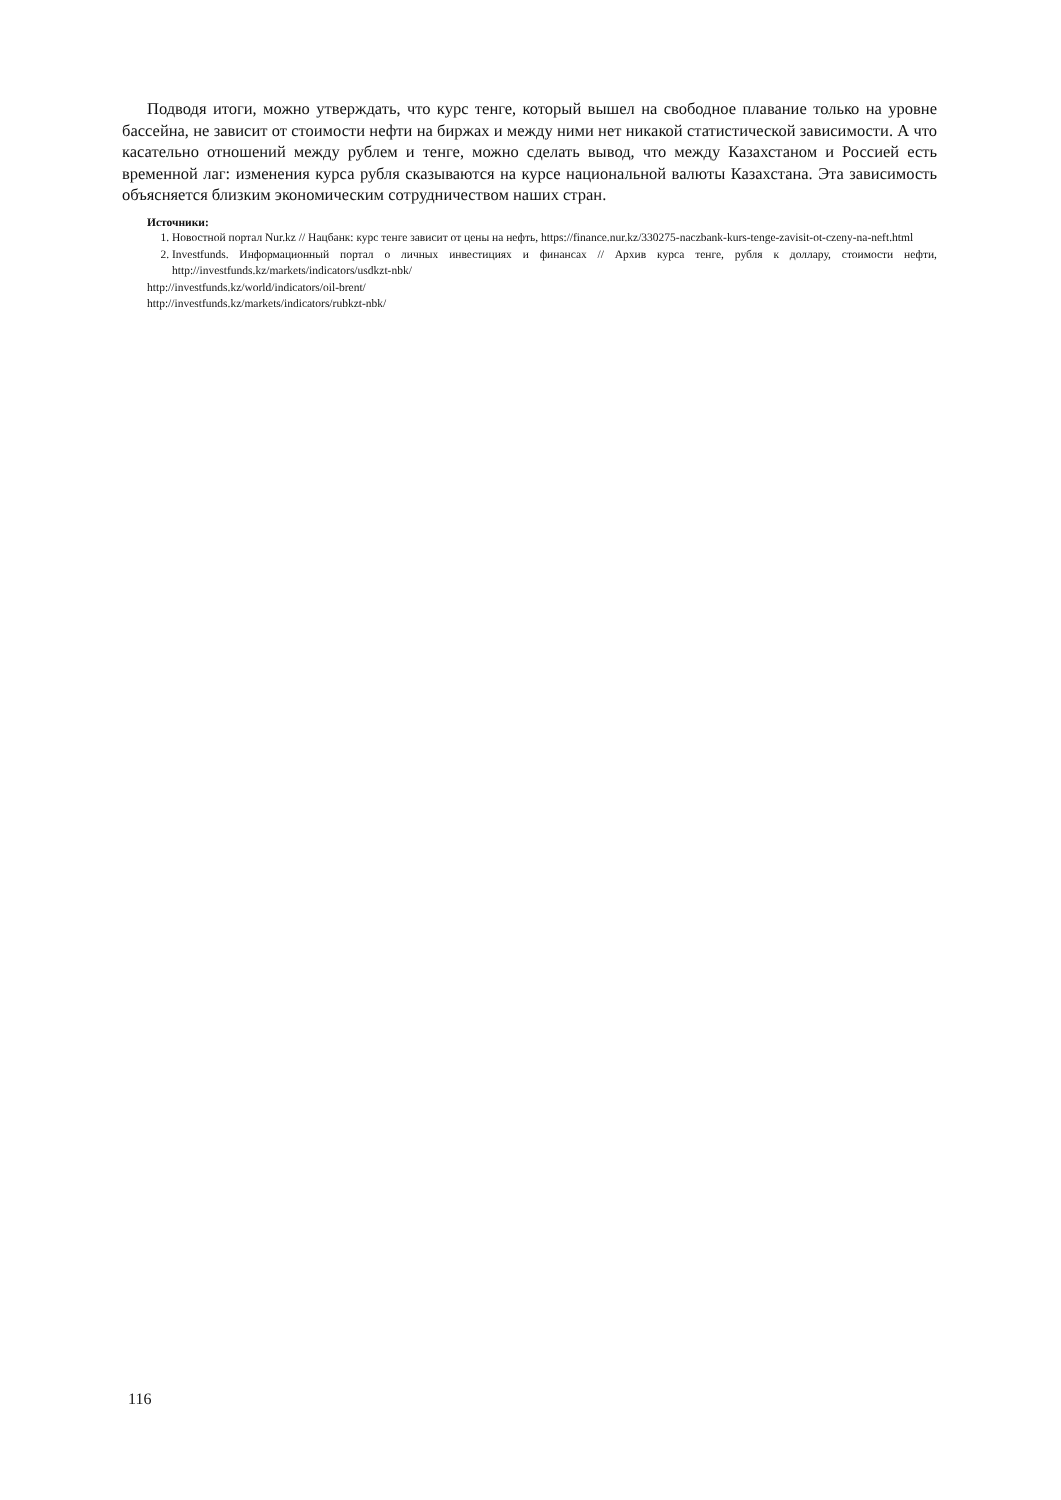Подводя итоги, можно утверждать, что курс тенге, который вышел на свободное плавание только на уровне бассейна, не зависит от стоимости нефти на биржах и между ними нет никакой статистической зависимости. А что касательно отношений между рублем и тенге, можно сделать вывод, что между Казахстаном и Россией есть временной лаг: изменения курса рубля сказываются на курсе национальной валюты Казахстана. Эта зависимость объясняется близким экономическим сотрудничеством наших стран.
Источники:
1. Новостной портал Nur.kz // Нацбанк: курс тенге зависит от цены на нефть, https://finance.nur.kz/330275-naczbank-kurs-tenge-zavisit-ot-czeny-na-neft.html
2. Investfunds. Информационный портал о личных инвестициях и финансах // Архив курса тенге, рубля к доллару, стоимости нефти, http://investfunds.kz/markets/indicators/usdkzt-nbk/
http://investfunds.kz/world/indicators/oil-brent/
http://investfunds.kz/markets/indicators/rubkzt-nbk/
116